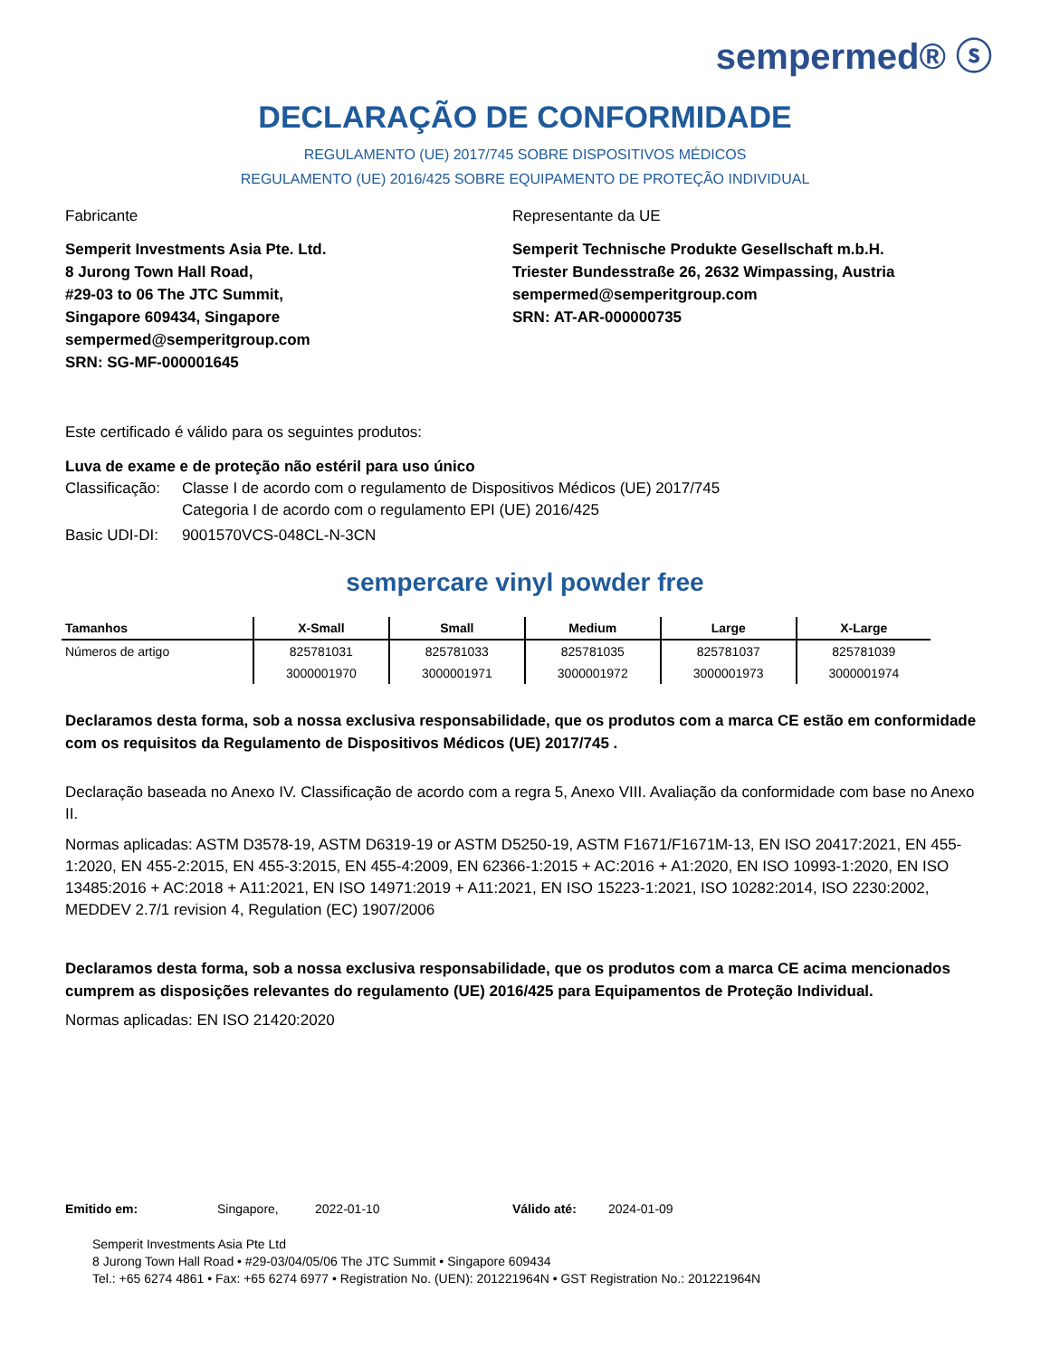sempermed® ⓢ
DECLARAÇÃO DE CONFORMIDADE
REGULAMENTO (UE) 2017/745 SOBRE DISPOSITIVOS MÉDICOS
REGULAMENTO (UE) 2016/425 SOBRE EQUIPAMENTO DE PROTEÇÃO INDIVIDUAL
Fabricante
Semperit Investments Asia Pte. Ltd.
8 Jurong Town Hall Road,
#29-03 to 06 The JTC Summit,
Singapore 609434, Singapore
sempermed@semperitgroup.com
SRN: SG-MF-000001645
Representante da UE
Semperit Technische Produkte Gesellschaft m.b.H.
Triester Bundesstraße 26, 2632 Wimpassing, Austria
sempermed@semperitgroup.com
SRN: AT-AR-000000735
Este certificado é válido para os seguintes produtos:
Luva de exame e de proteção não estéril para uso único
| Classificação: | Classe I de acordo com o regulamento de Dispositivos Médicos (UE) 2017/745 Categoria I de acordo com o regulamento EPI (UE) 2016/425 |
| Basic UDI-DI: | 9001570VCS-048CL-N-3CN |
sempercare vinyl powder free
| Tamanhos | X-Small | Small | Medium | Large | X-Large |
| --- | --- | --- | --- | --- | --- |
| Números de artigo | 825781031 | 825781033 | 825781035 | 825781037 | 825781039 |
| | 3000001970 | 3000001971 | 3000001972 | 3000001973 | 3000001974 |
Declaramos desta forma, sob a nossa exclusiva responsabilidade, que os produtos com a marca CE estão em conformidade com os requisitos da Regulamento de Dispositivos Médicos (UE) 2017/745 .
Declaração baseada no Anexo IV. Classificação de acordo com a regra 5, Anexo VIII. Avaliação da conformidade com base no Anexo II.
Normas aplicadas: ASTM D3578-19, ASTM D6319-19 or ASTM D5250-19, ASTM F1671/F1671M-13, EN ISO 20417:2021, EN 455-1:2020, EN 455-2:2015, EN 455-3:2015, EN 455-4:2009, EN 62366-1:2015 + AC:2016 + A1:2020, EN ISO 10993-1:2020, EN ISO 13485:2016 + AC:2018 + A11:2021, EN ISO 14971:2019 + A11:2021, EN ISO 15223-1:2021, ISO 10282:2014, ISO 2230:2002, MEDDEV 2.7/1 revision 4, Regulation (EC) 1907/2006
Declaramos desta forma, sob a nossa exclusiva responsabilidade, que os produtos com a marca CE acima mencionados cumprem as disposições relevantes do regulamento (UE) 2016/425 para Equipamentos de Proteção Individual.
Normas aplicadas: EN ISO 21420:2020
Emitido em: Singapore, 2022-01-10 Válido até: 2024-01-09
Semperit Investments Asia Pte Ltd
8 Jurong Town Hall Road • #29-03/04/05/06 The JTC Summit • Singapore 609434
Tel.: +65 6274 4861 • Fax: +65 6274 6977 • Registration No. (UEN): 201221964N • GST Registration No.: 201221964N